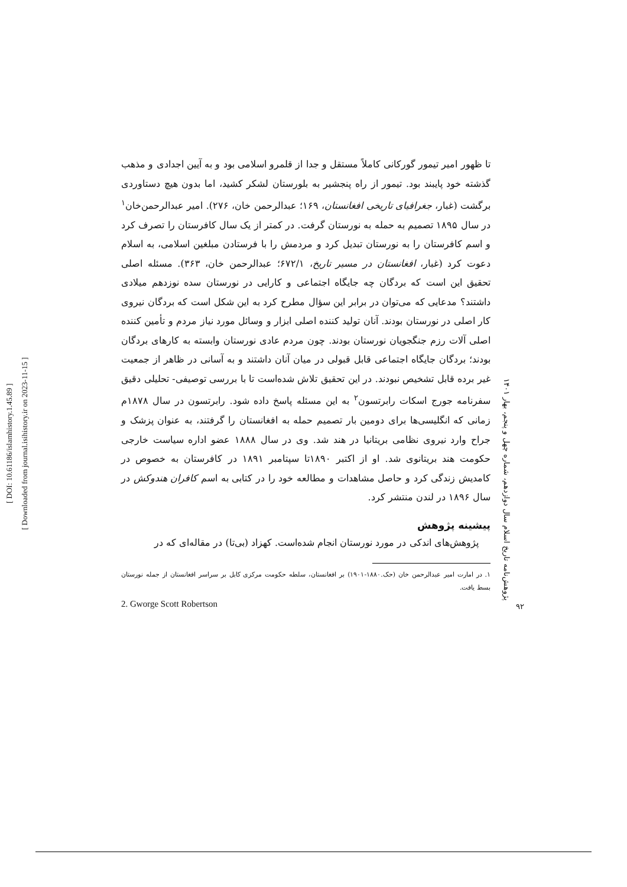[ DOI: 10.61186/islamhistory.1.45.89 ]
[ Downloaded from journal.isihistory.ir on 2023-11-15 ]
تا ظهور امیر تیمور گورکانی کاملاً مستقل و جدا از قلمرو اسلامی بود و به آیین اجدادی و مذهب گذشته خود پایبند بود. تیمور از راه پنجشیر به بلورستان لشکر کشید، اما بدون هیچ دستاوردی برگشت (غبار، جغرافیای تاریخی افغانستان، ۱۶۹؛ عبدالرحمن خان، ۲۷۶). امیر عبدالرحمن‌خان<sup>۱</sup> در سال ۱۸۹۵ تصمیم به حمله به نورستان گرفت. در کمتر از یک سال کافرستان را تصرف کرد و اسم کافرستان را به نورستان تبدیل کرد و مردمش را با فرستادن مبلغین اسلامی، به اسلام دعوت کرد (غبار، افغانستان در مسیر تاریخ، ۶۷۲/۱؛ عبدالرحمن خان، ۳۶۳). مسئله اصلی تحقیق این است که بردگان چه جایگاه اجتماعی و کارایی در نورستان سده نوزدهم میلادی داشتند؟ مدعایی که می‌توان در برابر این سؤال مطرح کرد به این شکل است که بردگان نیروی کار اصلی در نورستان بودند. آنان تولید کننده اصلی ابزار و وسائل مورد نیاز مردم و تأمین کننده اصلی آلات رزم جنگجویان نورستان بودند. چون مردم عادی نورستان وابسته به کارهای بردگان بودند؛ بردگان جایگاه اجتماعی قابل قبولی در میان آنان داشتند و به آسانی در ظاهر از جمعیت غیر برده قابل تشخیص نبودند. در این تحقیق تلاش شده‌است تا با بررسی توصیفی- تحلیلی دقیق سفرنامه جورج اسکات رابرتسون<sup>۲</sup> به این مسئله پاسخ داده شود. رابرتسون در سال ۱۸۷۸م زمانی که انگلیسی‌ها برای دومین بار تصمیم حمله به افغانستان را گرفتند، به عنوان پزشک و جراح وارد نیروی نظامی بریتانیا در هند شد. وی در سال ۱۸۸۸ عضو اداره سیاست خارجی حکومت هند بریتانوی شد. او از اکتبر ۱۸۹۰تا سپتامبر ۱۸۹۱ در کافرستان به خصوص در کامدیش زندگی کرد و حاصل مشاهدات و مطالعه خود را در کتابی به اسم کافران هندوکش در سال ۱۸۹۶ در لندن منتشر کرد.
پیشینه پژوهش
پژوهش‌های اندکی در مورد نورستان انجام شده‌است. کهزاد (بی‌تا) در مقاله‌ای که در
۱. در امارت امیر عبدالرحمن خان (حک.۱۸۸۰-۱۹۰۱) بر افغانستان، سلطه حکومت مرکزی کابل بر سراسر افغانستان از جمله نورستان بسط یافت.
2. Gworge Scott Robertson
پژوهش‌نامه تاریخ اسلام سال دوازدهم، شماره چهل و پنجم، بهار ۱۴۰۱
۹۲